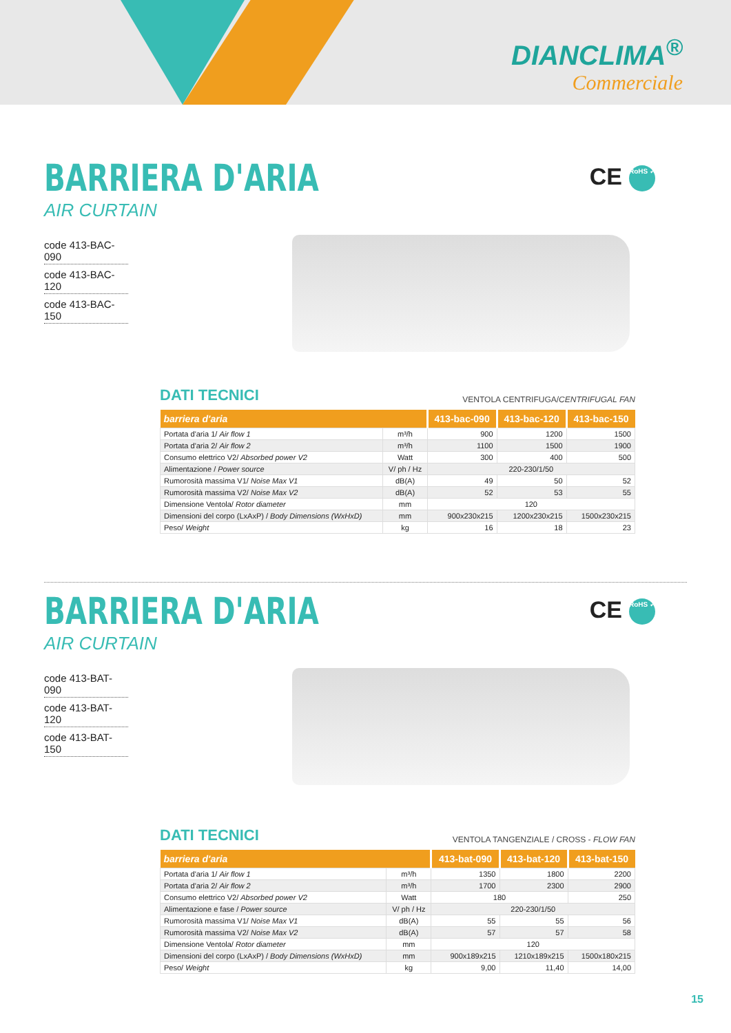DIANCLIMA<sup>®</sup>
Commerciale
BARRIERA D'ARIA
AIR CURTAIN
CE RoHS ✓
code 413-BAC-090
code 413-BAC-120
code 413-BAC-150
DATI TECNICI
VENTOLA CENTRIFUGA/CENTRIFUGAL FAN
| barriera d'aria | | 413-bac-090 | 413-bac-120 | 413-bac-150 |
| --- | --- | --- | --- | --- |
| Portata d'aria 1/ Air flow 1 | m³/h | 900 | 1200 | 1500 |
| Portata d'aria 2/ Air flow 2 | m³/h | 1100 | 1500 | 1900 |
| Consumo elettrico V2/ Absorbed power V2 | Watt | 300 | 400 | 500 |
| Alimentazione / Power source | V/ ph / Hz | 220-230/1/50 | | |
| Rumorosità massima V1/ Noise Max V1 | dB(A) | 49 | 50 | 52 |
| Rumorosità massima V2/ Noise Max V2 | dB(A) | 52 | 53 | 55 |
| Dimensione Ventola/ Rotor diameter | mm | 120 | | |
| Dimensioni del corpo (LxAxP) / Body Dimensions (WxHxD) | mm | 900x230x215 | 1200x230x215 | 1500x230x215 |
| Peso/ Weight | kg | 16 | 18 | 23 |
BARRIERA D'ARIA
AIR CURTAIN
CE RoHS ✓
code 413-BAT-090
code 413-BAT-120
code 413-BAT-150
DATI TECNICI
VENTOLA TANGENZIALE / CROSS - FLOW FAN
| barriera d'aria | | 413-bat-090 | 413-bat-120 | 413-bat-150 |
| --- | --- | --- | --- | --- |
| Portata d'aria 1/ Air flow 1 | m³/h | 1350 | 1800 | 2200 |
| Portata d'aria 2/ Air flow 2 | m³/h | 1700 | 2300 | 2900 |
| Consumo elettrico V2/ Absorbed power V2 | Watt | 180 | | 250 |
| Alimentazione e fase / Power source | V/ ph / Hz | 220-230/1/50 | | |
| Rumorosità massima V1/ Noise Max V1 | dB(A) | 55 | 55 | 56 |
| Rumorosità massima V2/ Noise Max V2 | dB(A) | 57 | 57 | 58 |
| Dimensione Ventola/ Rotor diameter | mm | 120 | | |
| Dimensioni del corpo (LxAxP) / Body Dimensions (WxHxD) | mm | 900x189x215 | 1210x189x215 | 1500x180x215 |
| Peso/ Weight | kg | 9,00 | 11,40 | 14,00 |
15